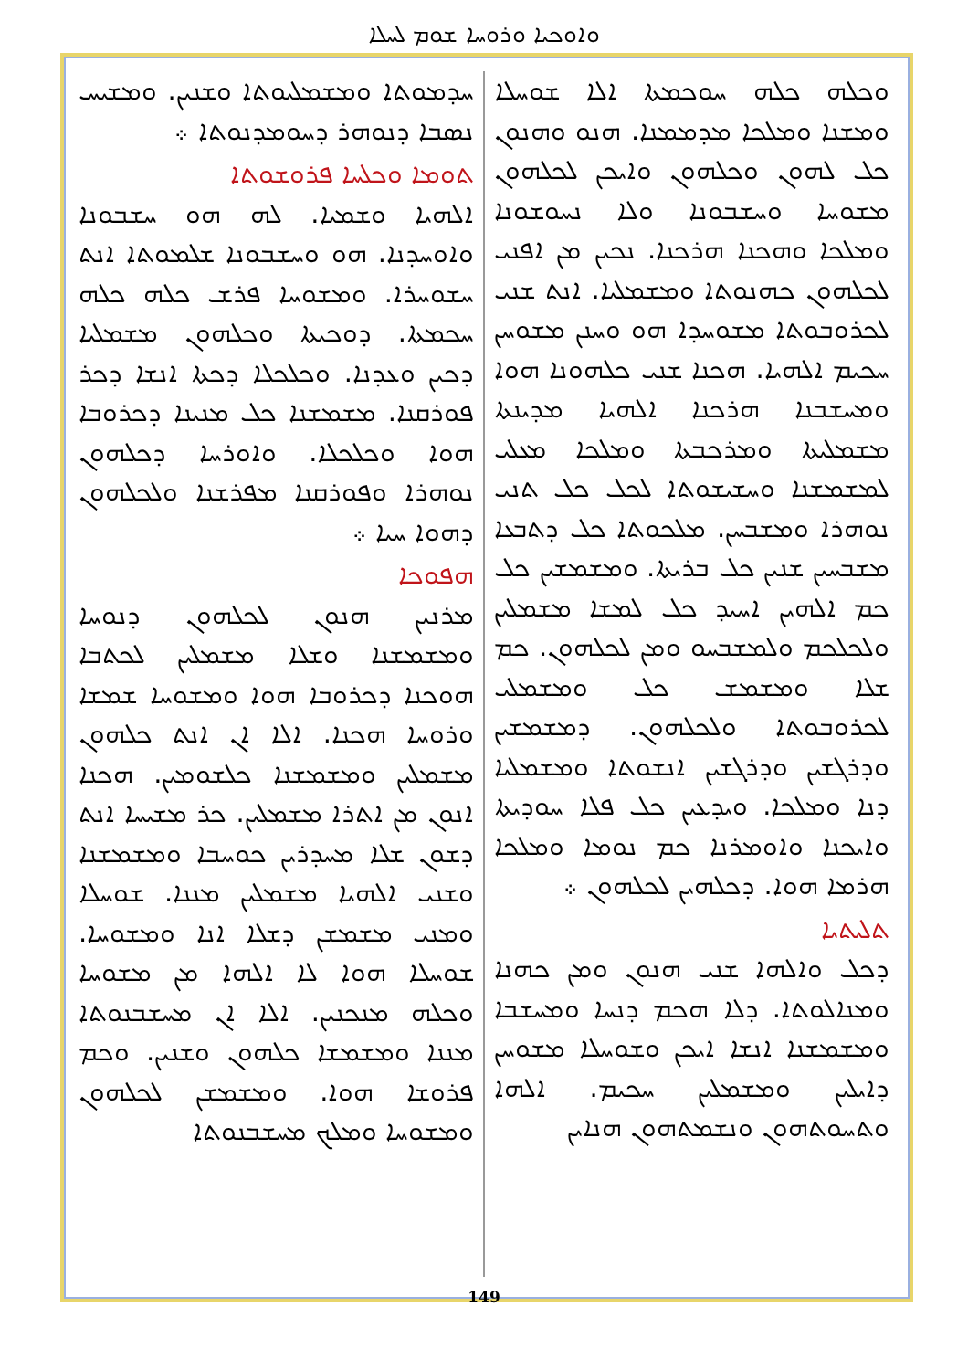ܘܐܘܟܝܐ ܘܪܘܚܐ ܫܘܡ ܠܚܠܐ
ܘܟܠܗ ܟܠܗ ܚܘܟܡܬܐ ܐܠܐ ܫܘܚܠܐ ܘܡܫܢܐ ܘܡܠܟܐ ܡܕܡܡܢܐ. ܗܢܘ ܘܗܢܘܢ ܟܠ ܠܗܘܢ ܘܟܠܗܘܢ ܘܐܝܟܢ ܠܟܠܗܘܢ ܡܫܘܚܐ ܘܚܫܒܘܢܐ ܘܠܐ ܢܚܘܫܘܢܐ ܘܡܠܟܐ ܘܗܟܢܐ ܗܪܟܢܐ. ܢܟܝܢ ܡܢ ܐܦܢܝ ܠܟܠܗܘܢ ܟܗܢܘܬܐ ܘܡܫܡܠܝܐ. ܐܢܬ ܫܢܝ ܠܟܪܘܒܘܬܐ ܡܫܘܚܕܐ ܗܘ ܘܚܢܢ ܡܫܘܚܢ ܚܟܝܡ ܐܠܗܝܐ. ܗܟܢܐ ܫܢܝ ܟܠܗܘܢܐ ܗܘܐ ܘܡܚܫܒܢܐ ܗܪܟܢܐ ܐܠܗܝܐ ܡܕܝܢܬܐ ܡܫܡܠܝܬܐ ܘܡܪܟܒܬܐ ܘܡܠܟܐ ܡܥܠܝ ܠܡܫܡܫܢܐ ܘܚܫܝܫܘܬܐ ܠܟܠ ܟܠ ܬܢܝ ܢܘܗܪܐ ܘܡܫܒܚܢ. ܡܠܟܘܬܐ ܟܠ ܕܬܒܥܐ ܡܫܒܚܝܢ ܫܢܝܢ ܟܠ ܒܪܝܬܐ. ܘܡܫܡܫܝܢ ܟܠ ܟܡ ܐܠܗܝܢ ܐܚܝܕ ܟܠ ܠܡܫܐ ܡܫܡܠܝܢ ܘܠܟܠܟܡ ܘܠܡܫܒܚܘ ܘܡܢ ܠܟܠܗܘܢ. ܟܡ ܫܠܐ ܘܡܫܡܫ ܟܠ ܘܡܫܡܠܝ ܠܟܪܘܒܘܬܐ ܘܠܟܠܗܘܢ. ܕܡܫܡܫܝܢ ܘܕܪܓܫܝܢ ܘܕܪܓܫܝܢ ܐܢܫܘܬܐ ܘܡܫܡܠܝܐ ܕܢܐ ܘܡܠܟܐ. ܘܝܕܥܝܢ ܟܠ ܦܠܐ ܚܘܕܝܬܐ ܘܐܝܟܢܐ ܘܐܘܡܪܢܐ ܟܡ ܢܘܡܐ ܘܡܠܟܐ ܗܪܡܐ ܗܘܐ. ܕܟܠܗܝܢ ܠܟܠܗܘܢ ܀
ܬܠܝܬܝܐ
ܕܟܠ ܘܐܠܗܐ ܫܢܝ ܗܢܘܢ ܘܡܢ ܟܗܢܐ ܘܡܢܐܠܘܬܐ. ܕܠܐ ܗܟܡ ܕܢܚܐ ܘܡܚܫܒܐ ܘܡܫܡܫܢܐ ܐܢܫܐ ܐܝܟܢ ܘܫܘܚܠܐ ܡܫܘܚܢ ܕܐܝܠܝܢ ܘܡܫܡܠܝܢ ܚܟܝܡ. ܐܠܗܐ ܘܬܚܘܬܗܘܢ ܘܢܫܡܬܗܘܢ ܗܢܐܝܢ
ܚܕܡܘܬܐ ܘܡܫܡܠܝܘܬܐ ܘܫܢܝܢ. ܘܡܫܝܚ ܢܣܒܐ ܕܢܘܗܪ ܕܚܘܡܕܢܘܬܐ ܀
ܬܘܡܐ ܘܟܠܚܐ ܦܪܘܫܘܬܐ
ܐܠܗܝܐ ܘܫܡܝܐ. ܠܗ ܗܘ ܚܫܒܘܢܐ ܘܐܘܚܕܢܐ. ܗܘ ܘܚܫܒܘܢܐ ܫܠܡܘܬܐ ܐܢܬ ܚܫܘܚܪܐ. ܘܡܫܘܚܐ ܦܪܫ ܟܠܗ ܟܠܗ ܚܟܡܬܐ. ܕܘܟܝܬܐ ܘܟܠܗܘܢ ܡܫܡܠܝܐ ܕܟܝܢ ܘܥܕܢܐ. ܘܟܠܟܠܐ ܕܟܬܐ ܐܢܫܐ ܕܟܪ ܦܘܪܩܢܐ. ܡܫܡܫܢܐ ܟܠ ܡܢܝܢܐ ܕܟܪܘܒܐ ܗܘܐ ܘܟܠܟܠܐ. ܘܐܘܪܚܐ ܕܟܠܗܘܢ ܢܘܗܪܐ ܘܦܘܪܩܢܐ ܡܦܪܫܢܐ ܘܠܟܠܗܘܢ ܕܗܘܐ ܚܝܐ ܀
ܗܦܘܟܐ
ܡܪܢܝܢ ܗܢܘܢ ܠܟܠܗܘܢ ܕܢܘܚܐ ܘܡܫܡܫܢܐ ܘܫܠܐ ܡܫܡܠܝܢ ܠܟܬܒܐ ܗܘܟܢܐ ܕܟܪܘܒܐ ܗܘܐ ܘܡܫܘܚܐ ܫܡܫܐ ܘܪܘܚܐ ܗܟܢܐ. ܐܠܐ ܐܢ ܐܢܬ ܟܠܗܘܢ ܡܫܡܠܝܢ ܘܡܫܡܫܢܐ ܟܠܫܘܡܝܢ. ܗܟܢܐ ܐܢܘܢ ܡܢ ܐܬܪܐ ܡܫܡܠܝܢ. ܟܪ ܡܫܝܚܐ ܐܢܬ ܕܫܘܢ ܫܠܐ ܡܚܕܪܝܢ ܟܘܚܒܐ ܘܡܫܡܫܢܐ ܘܫܢܝ ܐܠܗܝܐ ܡܫܡܠܝܢ ܡܢܢܐ. ܫܘܚܠܐ ܘܡܢܝ ܡܫܡܫܢ ܕܫܠܐ ܐܢܐ ܘܡܫܘܚܐ. ܫܘܚܠܐ ܗܘܐ ܠܐ ܐܠܗܐ ܡܢ ܡܫܘܚܐ ܘܟܠܗ ܡܢܟܢܝܢ. ܐܠܐ ܐܢ ܡܚܫܒܢܘܬܐ ܡܢܢܐ ܘܡܫܡܫܐ ܟܠܗܘܢ ܘܫܢܝܢ. ܘܟܡ ܦܪܘܫܐ ܗܘܐ. ܘܡܫܡܫܢ ܠܟܠܗܘܢ ܘܡܫܘܚܐ ܘܡܠܟ ܡܚܫܒܢܘܬܐ
149